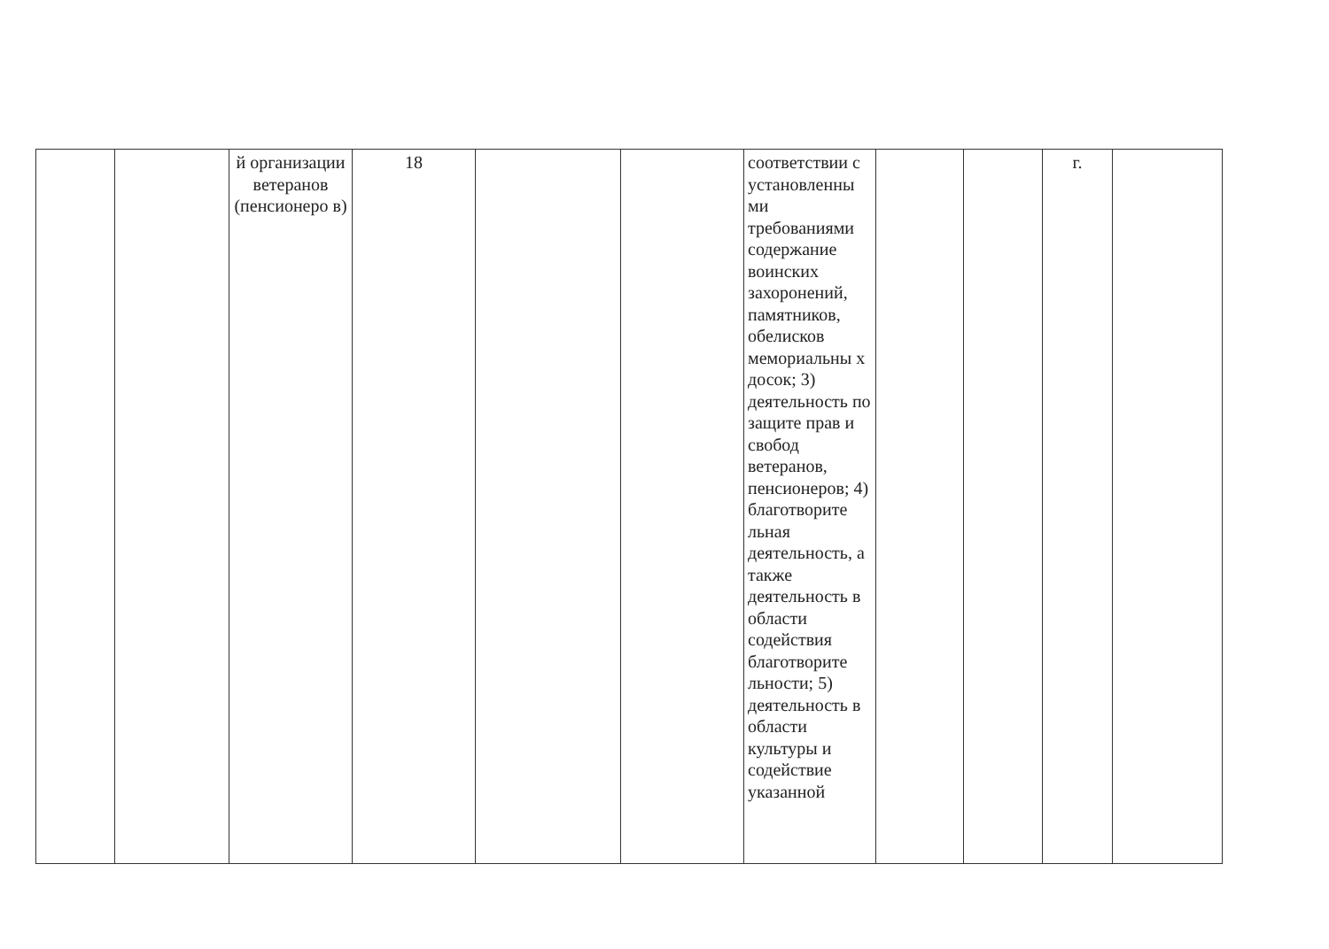| | | й организации ветеранов (пенсионеро в) | 18 | | | соответствии с установленны ми требованиями содержание воинских захоронений, памятников, обелисков мемориальны х досок; 3) деятельность по защите прав и свобод ветеранов, пенсионеров; 4) благотворите льная деятельность, а также деятельность в области содействия благотворите льности; 5) деятельность в области культуры и содействие указанной | | | г. | |